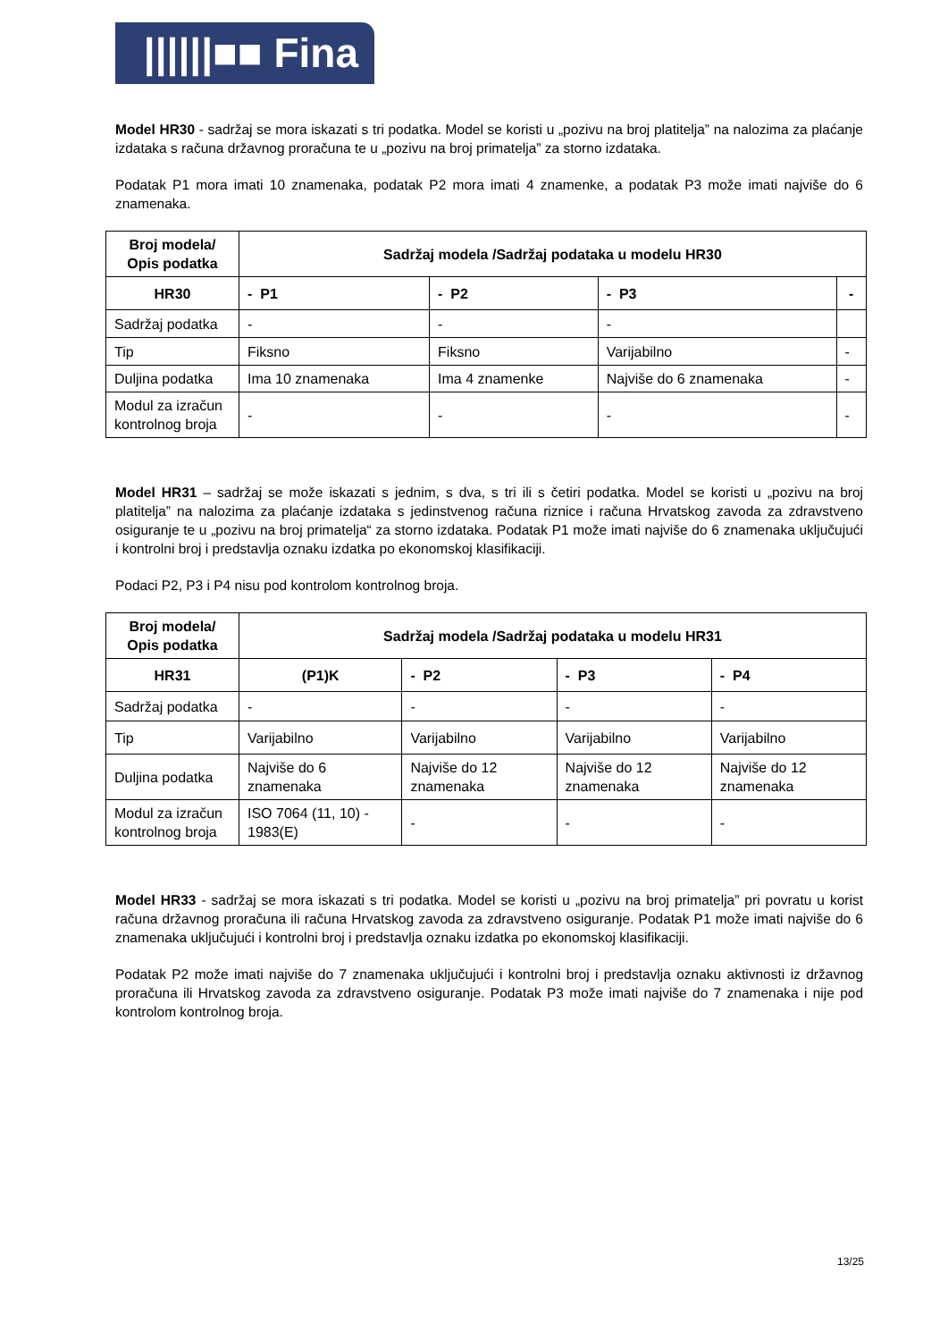||||||■■ Fina
Model HR30 - sadržaj se mora iskazati s tri podatka. Model se koristi u „pozivu na broj platitelja” na nalozima za plaćanje izdataka s računa državnog proračuna te u „pozivu na broj primatelja” za storno izdataka.
Podatak P1 mora imati 10 znamenaka, podatak P2 mora imati 4 znamenke, a podatak P3 može imati najviše do 6 znamenaka.
| Broj modela/ Opis podatka | Sadržaj modela /Sadržaj podataka u modelu HR30 | | | |
| --- | --- | --- | --- | --- |
| HR30 | - P1 | - P2 | - P3 | - |
| Sadržaj podatka | - | - | - | |
| Tip | Fiksno | Fiksno | Varijabilno | - |
| Duljina podatka | Ima 10 znamenaka | Ima 4 znamenke | Najviše do 6 znamenaka | - |
| Modul za izračun kontrolnog broja | - | - | - | - |
Model HR31 – sadržaj se može iskazati s jednim, s dva, s tri ili s četiri podatka. Model se koristi u „pozivu na broj platitelja” na nalozima za plaćanje izdataka s jedinstvenog računa riznice i računa Hrvatskog zavoda za zdravstveno osiguranje te u „pozivu na broj primatelja“ za storno izdataka. Podatak P1 može imati najviše do 6 znamenaka uključujući i kontrolni broj i predstavlja oznaku izdatka po ekonomskoj klasifikaciji.
Podaci P2, P3 i P4 nisu pod kontrolom kontrolnog broja.
| Broj modela/ Opis podatka | Sadržaj modela /Sadržaj podataka u modelu HR31 | | | |
| --- | --- | --- | --- | --- |
| HR31 | (P1)K | - P2 | - P3 | - P4 |
| Sadržaj podatka | - | - | - | - |
| Tip | Varijabilno | Varijabilno | Varijabilno | Varijabilno |
| Duljina podatka | Najviše do 6 znamenaka | Najviše do 12 znamenaka | Najviše do 12 znamenaka | Najviše do 12 znamenaka |
| Modul za izračun kontrolnog broja | ISO 7064 (11, 10) - 1983(E) | - | - | - |
Model HR33 - sadržaj se mora iskazati s tri podatka. Model se koristi u „pozivu na broj primatelja” pri povratu u korist računa državnog proračuna ili računa Hrvatskog zavoda za zdravstveno osiguranje. Podatak P1 može imati najviše do 6 znamenaka uključujući i kontrolni broj i predstavlja oznaku izdatka po ekonomskoj klasifikaciji.
Podatak P2 može imati najviše do 7 znamenaka uključujući i kontrolni broj i predstavlja oznaku aktivnosti iz državnog proračuna ili Hrvatskog zavoda za zdravstveno osiguranje. Podatak P3 može imati najviše do 7 znamenaka i nije pod kontrolom kontrolnog broja.
13/25